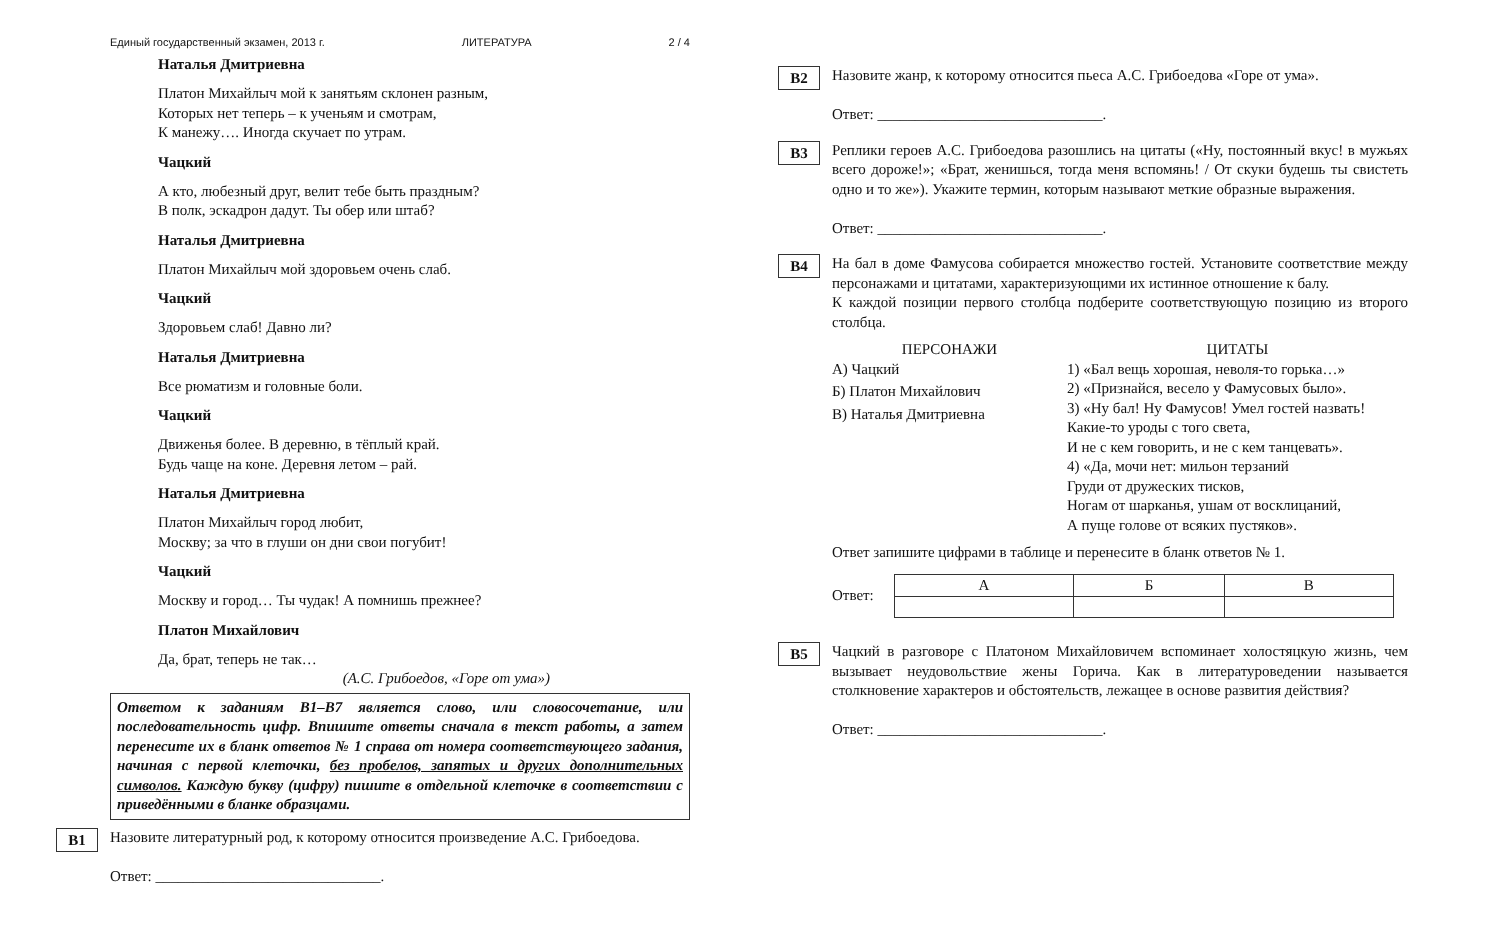Единый государственный экзамен, 2013 г. ЛИТЕРАТУРА 2 / 4
Наталья Дмитриевна
Платон Михайлыч мой к занятьям склонен разным,
Которых нет теперь – к ученьям и смотрам,
К манежу…. Иногда скучает по утрам.
Чацкий
А кто, любезный друг, велит тебе быть праздным?
В полк, эскадрон дадут. Ты обер или штаб?
Наталья Дмитриевна
Платон Михайлыч мой здоровьем очень слаб.
Чацкий
Здоровьем слаб! Давно ли?
Наталья Дмитриевна
Все рюматизм и головные боли.
Чацкий
Движенья более. В деревню, в тёплый край.
Будь чаще на коне. Деревня летом – рай.
Наталья Дмитриевна
Платон Михайлыч город любит,
Москву; за что в глуши он дни свои погубит!
Чацкий
Москву и город… Ты чудак! А помнишь прежнее?
Платон Михайлович
Да, брат, теперь не так…
(А.С. Грибоедов, «Горе от ума»)
Ответом к заданиям В1–В7 является слово, или словосочетание, или последовательность цифр. Впишите ответы сначала в текст работы, а затем перенесите их в бланк ответов № 1 справа от номера соответствующего задания, начиная с первой клеточки, без пробелов, запятых и других дополнительных символов. Каждую букву (цифру) пишите в отдельной клеточке в соответствии с приведёнными в бланке образцами.
В1
Назовите литературный род, к которому относится произведение А.С. Грибоедова.
Ответ: ______________________________.
В2
Назовите жанр, к которому относится пьеса А.С. Грибоедова «Горе от ума».
Ответ: ______________________________.
В3
Реплики героев А.С. Грибоедова разошлись на цитаты («Ну, постоянный вкус! в мужьях всего дороже!»; «Брат, женишься, тогда меня вспомянь! / От скуки будешь ты свистеть одно и то же»). Укажите термин, которым называют меткие образные выражения.
Ответ: ______________________________.
В4
На бал в доме Фамусова собирается множество гостей. Установите соответствие между персонажами и цитатами, характеризующими их истинное отношение к балу.
К каждой позиции первого столбца подберите соответствующую позицию из второго столбца.
ПЕРСОНАЖИ
А) Чацкий
Б) Платон Михайлович
В) Наталья Дмитриевна
ЦИТАТЫ
1) «Бал вещь хорошая, неволя-то горька…»
2) «Признайся, весело у Фамусовых было».
3) «Ну бал! Ну Фамусов! Умел гостей назвать!
Какие-то уроды с того света,
И не с кем говорить, и не с кем танцевать».
4) «Да, мочи нет: мильон терзаний
Груди от дружеских тисков,
Ногам от шарканья, ушам от восклицаний,
А пуще голове от всяких пустяков».
Ответ запишите цифрами в таблице и перенесите в бланк ответов № 1.
Ответ:
| А | Б | В |
В5
Чацкий в разговоре с Платоном Михайловичем вспоминает холостяцкую жизнь, чем вызывает неудовольствие жены Горича. Как в литературоведении называется столкновение характеров и обстоятельств, лежащее в основе развития действия?
Ответ: ______________________________.